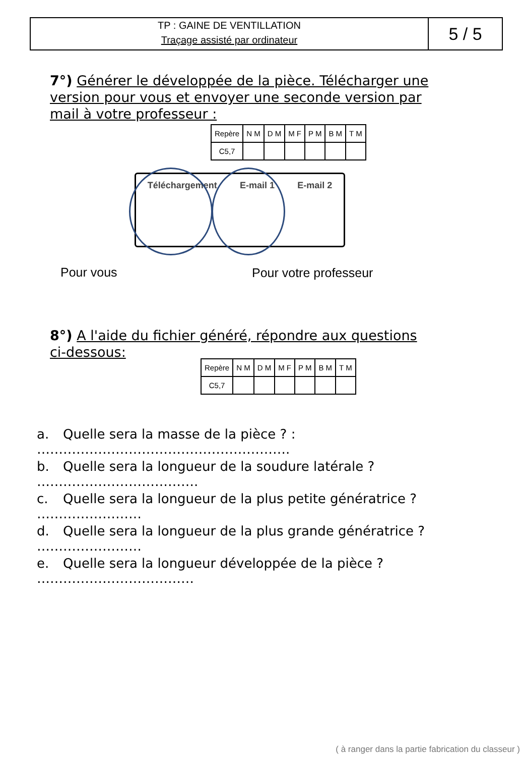TP : GAINE DE VENTILLATION
Traçage assisté par ordinateur
5 / 5
7°) Générer le développée de la pièce. Télécharger une version pour vous et envoyer une seconde version par mail à votre professeur :
| Repère | N M | D M | M F | P M | B M | T M |
| C5,7 | | | | | | |
Téléchargement E-mail 1 E-mail 2
Pour vous Pour votre professeur
8°) A l'aide du fichier généré, répondre aux questions ci-dessous:
| Repère | N M | D M | M F | P M | B M | T M |
| C5,7 | | | | | | |
a. Quelle sera la masse de la pièce ? : ………………………………………………….
b. Quelle sera la longueur de la soudure latérale ? ……………………………….
c. Quelle sera la longueur de la plus petite génératrice ? ……………………
d. Quelle sera la longueur de la plus grande génératrice ? ……………………
e. Quelle sera la longueur développée de la pièce ? ………………………………
( à ranger dans la partie fabrication du classeur )